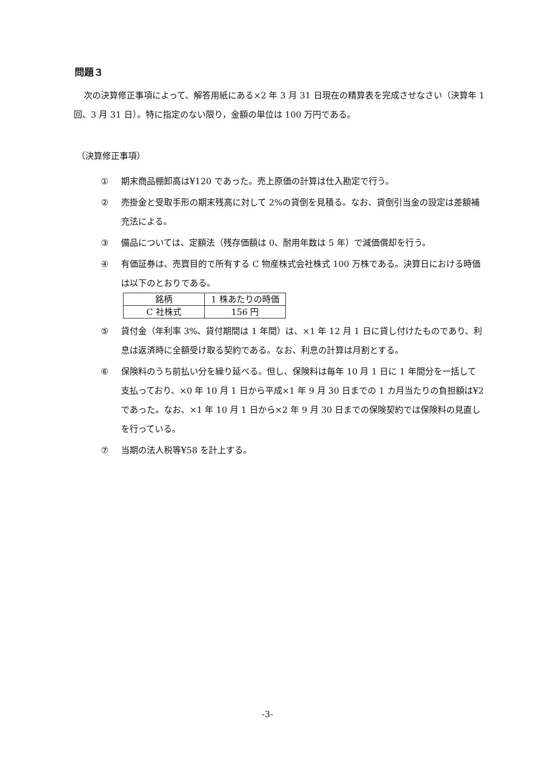問題３
次の決算修正事項によって、解答用紙にある×2 年 3 月 31 日現在の精算表を完成させなさい（決算年 1 回、3 月 31 日）。特に指定のない限り，金額の単位は 100 万円である。
（決算修正事項）
① 期末商品棚卸高は¥120 であった。売上原価の計算は仕入勘定で行う。
② 売掛金と受取手形の期末残高に対して 2%の貸倒を見積る。なお、貸倒引当金の設定は差額補充法による。
③ 備品については、定額法（残存価額は 0、耐用年数は 5 年）で減価償却を行う。
④ 有価証券は、売買目的で所有する C 物産株式会社株式 100 万株である。決算日における時価は以下のとおりである。
| 銘柄 | 1 株あたりの時価 |
| --- | --- |
| C 社株式 | 156 円 |
⑤ 貸付金（年利率 3%、貸付期間は 1 年間）は、×1 年 12 月 1 日に貸し付けたものであり、利息は返済時に全額受け取る契約である。なお、利息の計算は月割とする。
⑥ 保険料のうち前払い分を繰り延べる。但し、保険料は毎年 10 月 1 日に 1 年間分を一括して支払っており、×0 年 10 月 1 日から平成×1 年 9 月 30 日までの 1 カ月当たりの負担額は¥2 であった。なお、×1 年 10 月 1 日から×2 年 9 月 30 日までの保険契約では保険料の見直しを行っている。
⑦ 当期の法人税等¥58 を計上する。
-3-